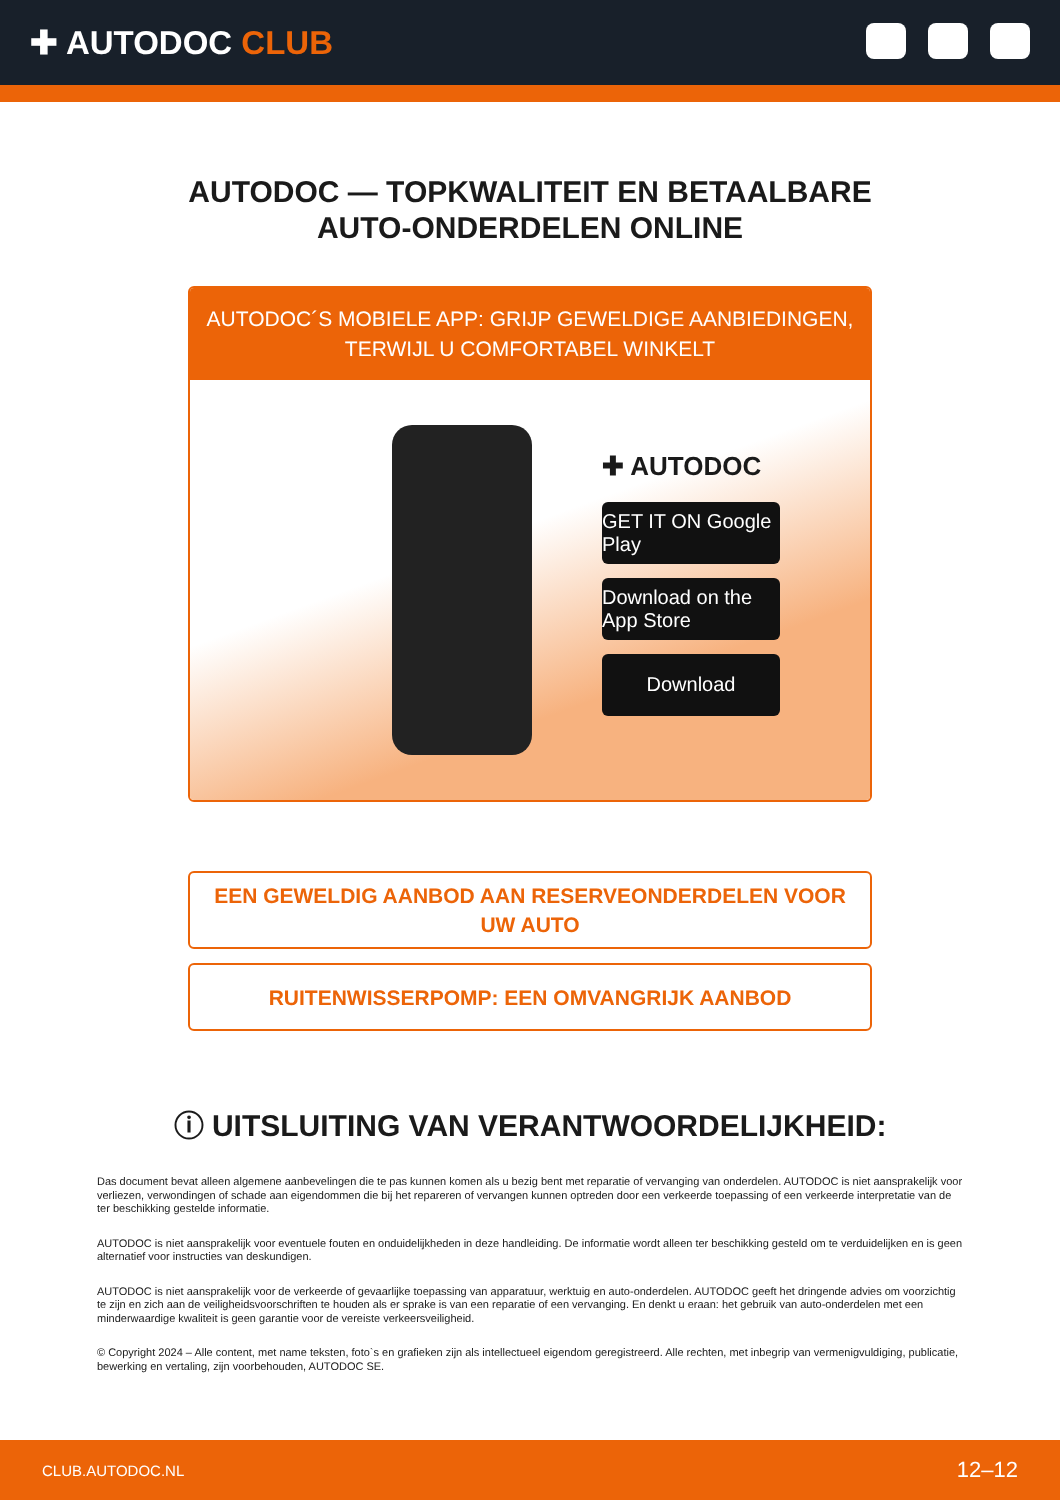✚ AUTODOC CLUB
AUTODOC — TOPKWALITEIT EN BETAALBARE AUTO-ONDERDELEN ONLINE
AUTODOC´S MOBIELE APP: GRIJP GEWELDIGE AANBIEDINGEN, TERWIJL U COMFORTABEL WINKELT
✚ AUTODOC
GET IT ON Google Play
Download on the App Store
Download
EEN GEWELDIG AANBOD AAN RESERVEONDERDELEN VOOR UW AUTO
RUITENWISSERPOMP: EEN OMVANGRIJK AANBOD
ⓘ UITSLUITING VAN VERANTWOORDELIJKHEID:
Das document bevat alleen algemene aanbevelingen die te pas kunnen komen als u bezig bent met reparatie of vervanging van onderdelen. AUTODOC is niet aansprakelijk voor verliezen, verwondingen of schade aan eigendommen die bij het repareren of vervangen kunnen optreden door een verkeerde toepassing of een verkeerde interpretatie van de ter beschikking gestelde informatie.
AUTODOC is niet aansprakelijk voor eventuele fouten en onduidelijkheden in deze handleiding. De informatie wordt alleen ter beschikking gesteld om te verduidelijken en is geen alternatief voor instructies van deskundigen.
AUTODOC is niet aansprakelijk voor de verkeerde of gevaarlijke toepassing van apparatuur, werktuig en auto-onderdelen. AUTODOC geeft het dringende advies om voorzichtig te zijn en zich aan de veiligheidsvoorschriften te houden als er sprake is van een reparatie of een vervanging. En denkt u eraan: het gebruik van auto-onderdelen met een minderwaardige kwaliteit is geen garantie voor de vereiste verkeersveiligheid.
© Copyright 2024 – Alle content, met name teksten, foto`s en grafieken zijn als intellectueel eigendom geregistreerd. Alle rechten, met inbegrip van vermenigvuldiging, publicatie, bewerking en vertaling, zijn voorbehouden, AUTODOC SE.
CLUB.AUTODOC.NL 12–12